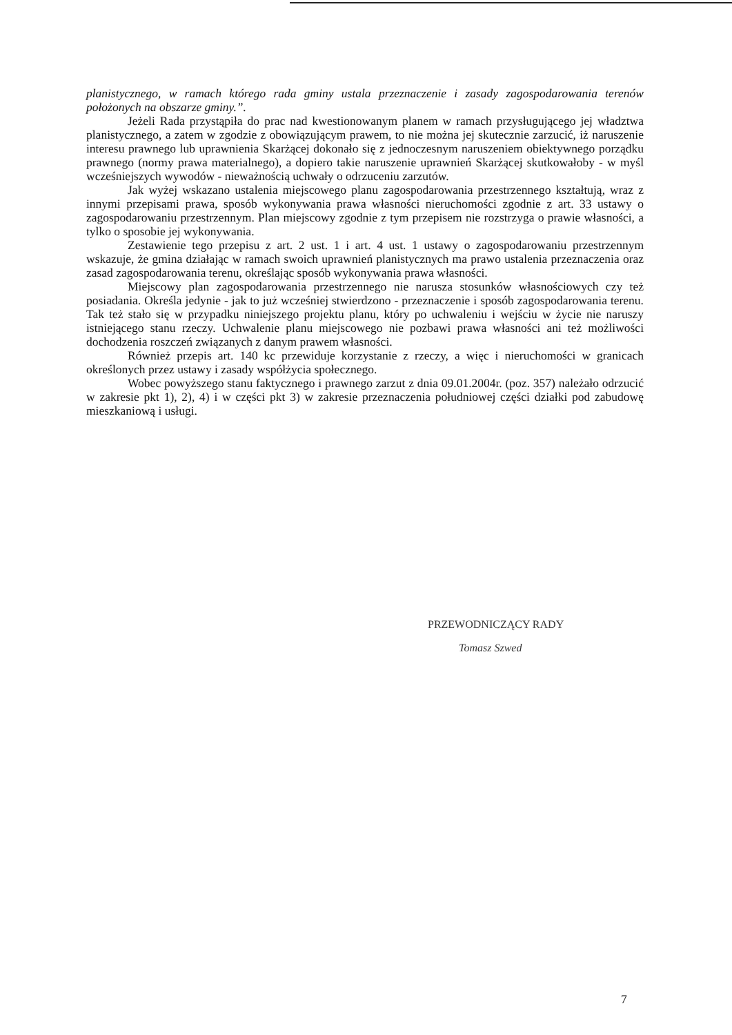planistycznego, w ramach którego rada gminy ustala przeznaczenie i zasady zagospodarowania terenów położonych na obszarze gminy.”.
Jeżeli Rada przystąpiła do prac nad kwestionowanym planem w ramach przysługującego jej władztwa planistycznego, a zatem w zgodzie z obowiązującym prawem, to nie można jej skutecznie zarzucić, iż naruszenie interesu prawnego lub uprawnienia Skarżącej dokonało się z jednoczesnym naruszeniem obiektywnego porządku prawnego (normy prawa materialnego), a dopiero takie naruszenie uprawnień Skarżącej skutkowałoby - w myśl wcześniejszych wywodów - nieważnością uchwały o odrzuceniu zarzutów.
Jak wyżej wskazano ustalenia miejscowego planu zagospodarowania przestrzennego kształtują, wraz z innymi przepisami prawa, sposób wykonywania prawa własności nieruchomości zgodnie z art. 33 ustawy o zagospodarowaniu przestrzennym. Plan miejscowy zgodnie z tym przepisem nie rozstrzyga o prawie własności, a tylko o sposobie jej wykonywania.
Zestawienie tego przepisu z art. 2 ust. 1 i art. 4 ust. 1 ustawy o zagospodarowaniu przestrzennym wskazuje, że gmina działając w ramach swoich uprawnień planistycznych ma prawo ustalenia przeznaczenia oraz zasad zagospodarowania terenu, określając sposób wykonywania prawa własności.
Miejscowy plan zagospodarowania przestrzennego nie narusza stosunków własnościowych czy też posiadania. Określa jedynie - jak to już wcześniej stwierdzono - przeznaczenie i sposób zagospodarowania terenu. Tak też stało się w przypadku niniejszego projektu planu, który po uchwaleniu i wejściu w życie nie naruszy istniejącego stanu rzeczy. Uchwalenie planu miejscowego nie pozbawi prawa własności ani też możliwości dochodzenia roszczeń związanych z danym prawem własności.
Również przepis art. 140 kc przewiduje korzystanie z rzeczy, a więc i nieruchomości w granicach określonych przez ustawy i zasady współżycia społecznego.
Wobec powyższego stanu faktycznego i prawnego zarzut z dnia 09.01.2004r. (poz. 357) należało odrzucić w zakresie pkt 1), 2), 4) i w części pkt 3) w zakresie przeznaczenia południowej części działki pod zabudowę mieszkaniową i usługi.
PRZEWODNICZĄCY RADY
Tomasz Szwed
7